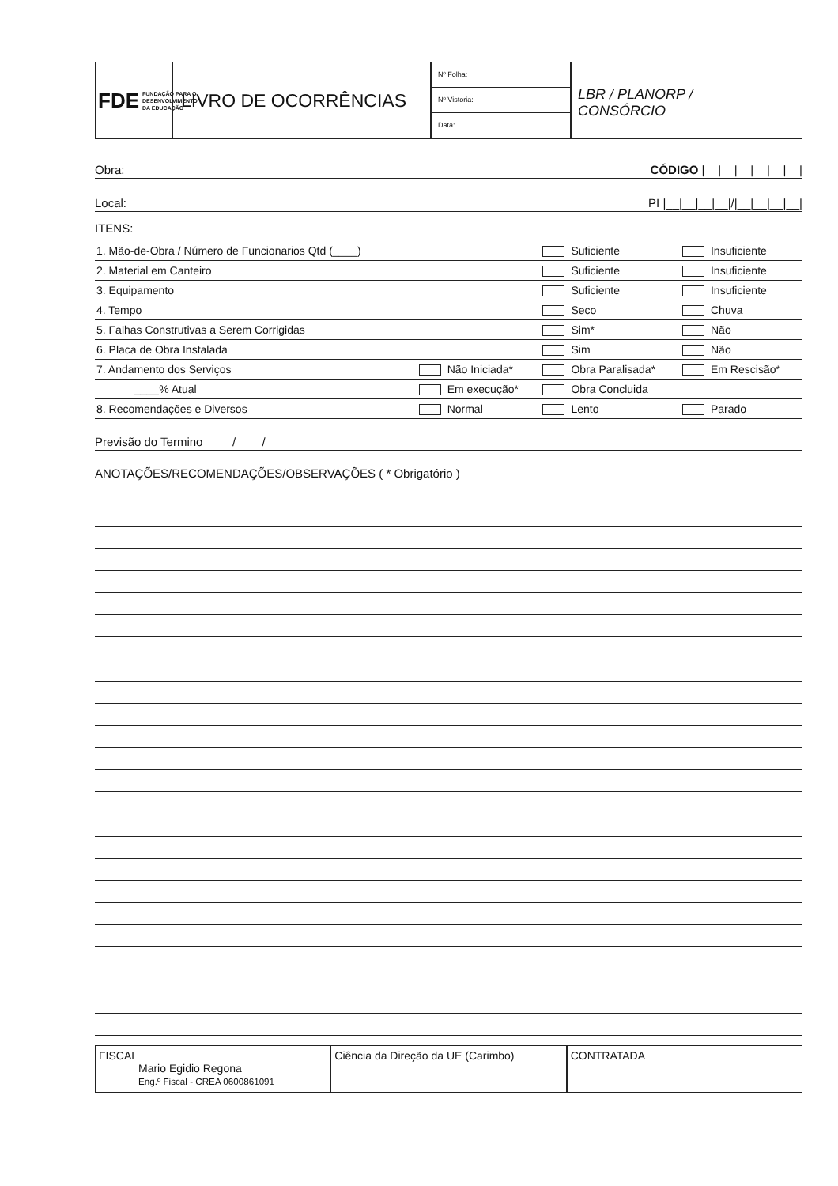FDE FUNDAÇÃO PARA O DESENVOLVIMENTO DA EDUCAÇÃO
LIVRO DE OCORRÊNCIAS
Nº Folha:
Nº Vistoria:
Data:
LBR / PLANORP /
CONSÓRCIO
Obra: CÓDIGO |__|__|__|__|__|__|
Local: PI |__|__|__|__|/|__|__|__|__|
ITENS:
| 1. Mão-de-Obra / Número de Funcionarios Qtd (____) | | Suficiente | Insuficiente |
| 2. Material em Canteiro | | Suficiente | Insuficiente |
| 3. Equipamento | | Suficiente | Insuficiente |
| 4. Tempo | | Seco | Chuva |
| 5. Falhas Construtivas a Serem Corrigidas | | Sim* | Não |
| 6. Placa de Obra Instalada | | Sim | Não |
| 7. Andamento dos Serviços | Não Iniciada* | Obra Paralisada* | Em Rescisão* |
| ____% Atual | Em execução* | Obra Concluida | |
| 8. Recomendações e Diversos | Normal | Lento | Parado |
Previsão do Termino ____/____/____
ANOTAÇÕES/RECOMENDAÇÕES/OBSERVAÇÕES ( * Obrigatório )
FISCAL
Mario Egidio Regona
Eng.º Fiscal - CREA 0600861091
Ciência da Direção da UE (Carimbo)
CONTRATADA